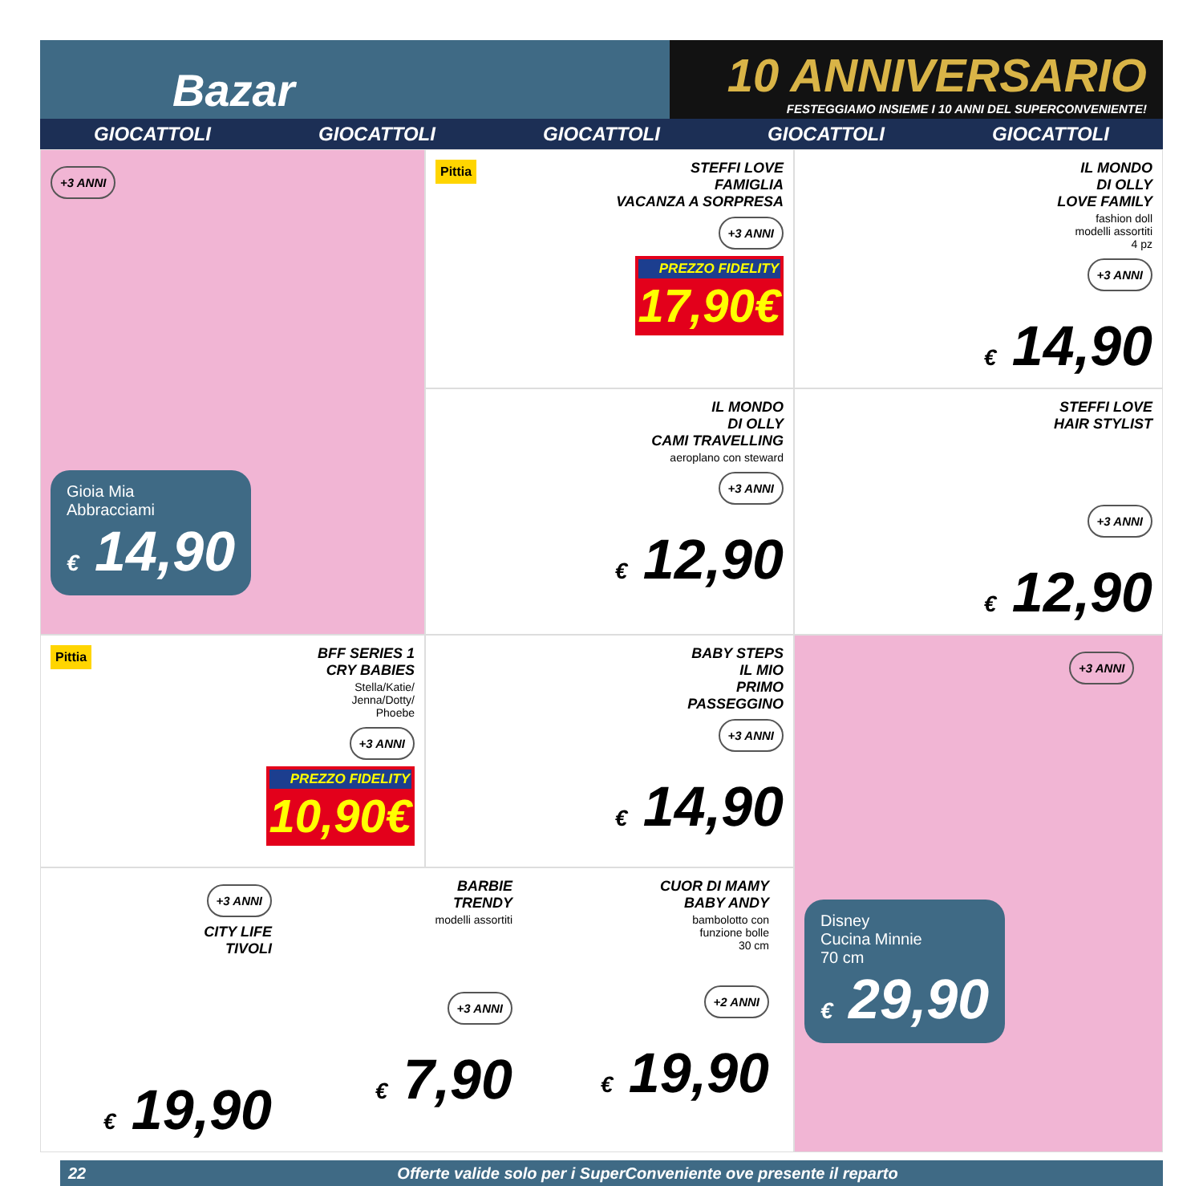Bazar
10 ANNIVERSARIO
FESTEGGIAMO INSIEME I 10 ANNI DEL SUPERCONVENIENTE!
GIOCATTOLI GIOCATTOLI GIOCATTOLI GIOCATTOLI GIOCATTOLI
+3 ANNI
Gioia Mia
Abbracciami
€ 14,90
Pittia
STEFFI LOVE
FAMIGLIA
VACANZA A SORPRESA
+3 ANNI
PREZZO FIDELITY
17,90€
IL MONDO
DI OLLY
LOVE FAMILY
fashion doll
modelli assortiti
4 pz
+3 ANNI
€ 14,90
IL MONDO
DI OLLY
CAMI TRAVELLING
aeroplano con steward
+3 ANNI
€ 12,90
STEFFI LOVE
HAIR STYLIST
+3 ANNI
€ 12,90
Pittia
BFF SERIES 1
CRY BABIES
Stella/Katie/
Jenna/Dotty/
Phoebe
+3 ANNI
PREZZO FIDELITY
10,90€
BABY STEPS
IL MIO
PRIMO
PASSEGGINO
+3 ANNI
€ 14,90
+3 ANNI
Disney
Cucina Minnie
70 cm
€ 29,90
+3 ANNI
CITY LIFE
TIVOLI
€ 19,90
BARBIE
TRENDY
modelli assortiti
+3 ANNI
€ 7,90
CUOR DI MAMY
BABY ANDY
bambolotto con
funzione bolle
30 cm
+2 ANNI
€ 19,90
22 Offerte valide solo per i SuperConveniente ove presente il reparto